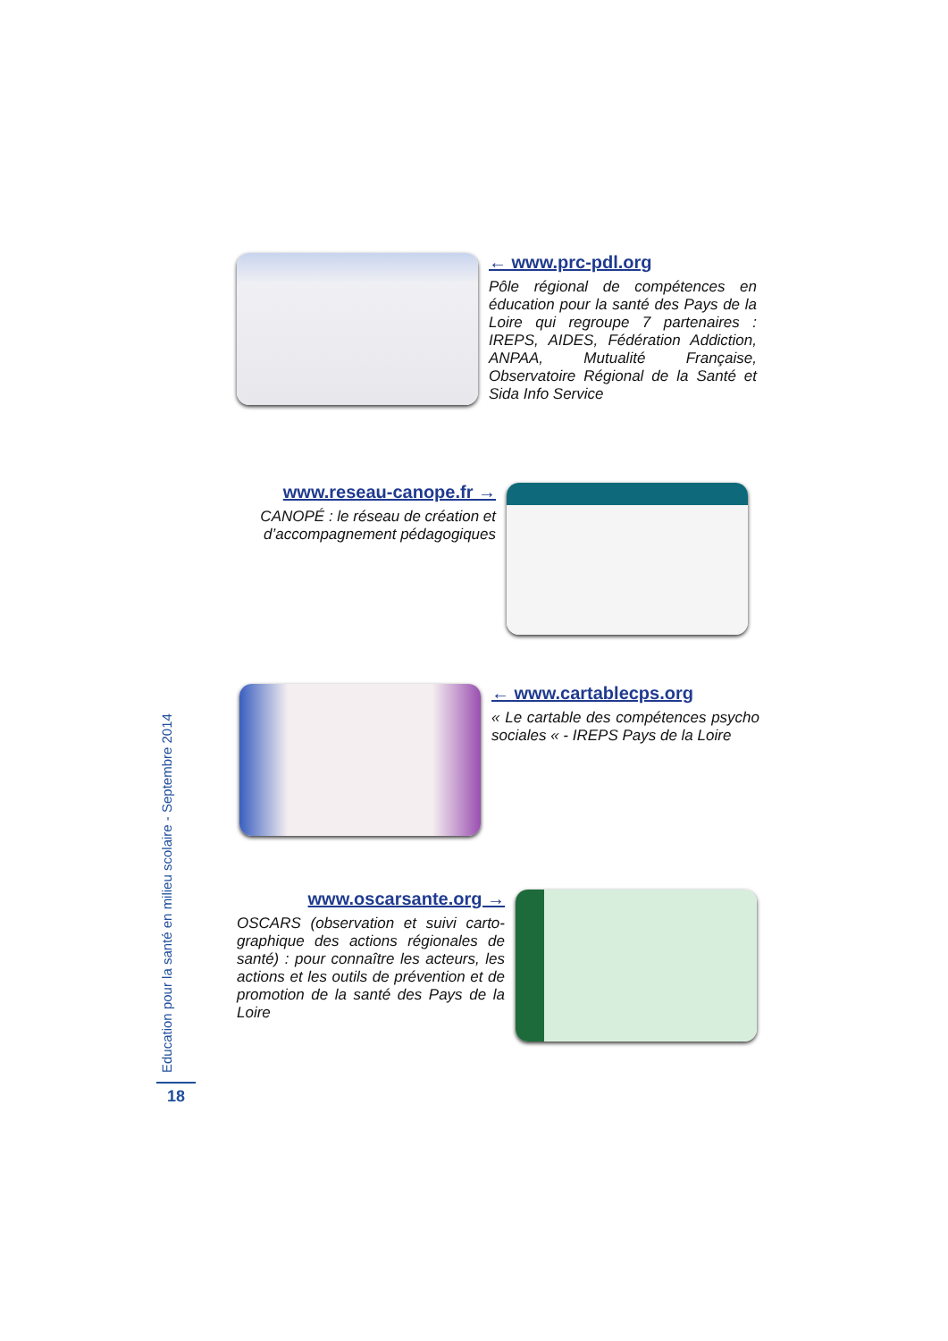← www.prc-pdl.org
Pôle régional de compétences en éducation pour la santé des Pays de la Loire qui regroupe 7 partenaires : IREPS, AIDES, Fédération Addiction, ANPAA, Mutualité Française, Observatoire Régional de la Santé et Sida Info Service
www.reseau-canope.fr →
CANOPÉ : le réseau de création et d’accompagnement pédagogiques
← www.cartablecps.org
« Le cartable des compétences psycho sociales « - IREPS Pays de la Loire
www.oscarsante.org →
OSCARS (observation et suivi carto-graphique des actions régionales de santé) : pour connaître les acteurs, les actions et les outils de prévention et de promotion de la santé des Pays de la Loire
Education pour la santé en milieu scolaire - Septembre 2014
18